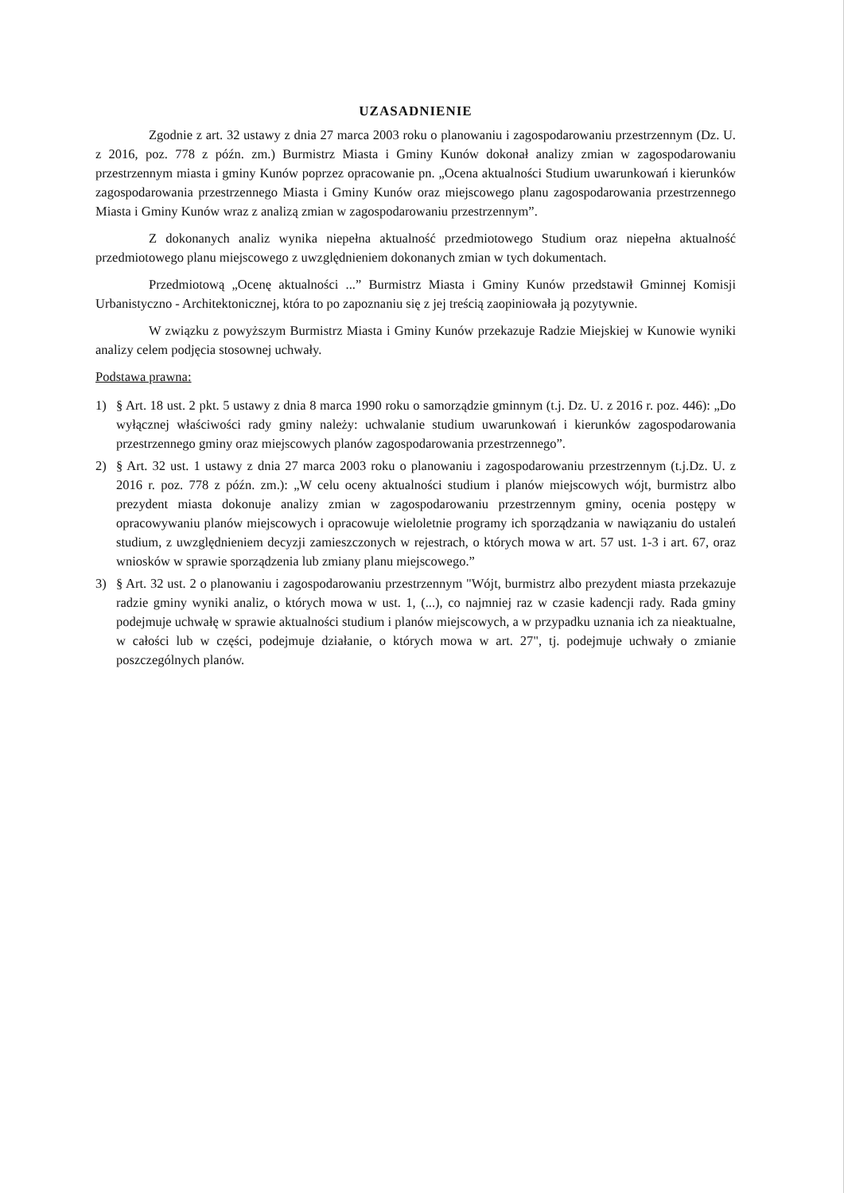UZASADNIENIE
Zgodnie z art. 32 ustawy z dnia 27 marca 2003 roku o planowaniu i zagospodarowaniu przestrzennym (Dz. U. z 2016, poz. 778 z późn. zm.) Burmistrz Miasta i Gminy Kunów dokonał analizy zmian w zagospodarowaniu przestrzennym miasta i gminy Kunów poprzez opracowanie pn. „Ocena aktualności Studium uwarunkowań i kierunków zagospodarowania przestrzennego Miasta i Gminy Kunów oraz miejscowego planu zagospodarowania przestrzennego Miasta i Gminy Kunów wraz z analizą zmian w zagospodarowaniu przestrzennym”.
Z dokonanych analiz wynika niepełna aktualność przedmiotowego Studium oraz niepełna aktualność przedmiotowego planu miejscowego z uwzględnieniem dokonanych zmian w tych dokumentach.
Przedmiotową „Ocenę aktualności ...” Burmistrz Miasta i Gminy Kunów przedstawił Gminnej Komisji Urbanistyczno - Architektonicznej, która to po zapoznaniu się z jej treścią zaopiniowała ją pozytywnie.
W związku z powyższym Burmistrz Miasta i Gminy Kunów przekazuje Radzie Miejskiej w Kunowie wyniki analizy celem podjęcia stosownej uchwały.
Podstawa prawna:
1) § Art. 18 ust. 2 pkt. 5 ustawy z dnia 8 marca 1990 roku o samorządzie gminnym (t.j. Dz. U. z 2016 r. poz. 446): „Do wyłącznej właściwości rady gminy należy: uchwalanie studium uwarunkowań i kierunków zagospodarowania przestrzennego gminy oraz miejscowych planów zagospodarowania przestrzennego”.
2) § Art. 32 ust. 1 ustawy z dnia 27 marca 2003 roku o planowaniu i zagospodarowaniu przestrzennym (t.j.Dz. U. z 2016 r. poz. 778 z późn. zm.): „W celu oceny aktualności studium i planów miejscowych wójt, burmistrz albo prezydent miasta dokonuje analizy zmian w zagospodarowaniu przestrzennym gminy, ocenia postępy w opracowywaniu planów miejscowych i opracowuje wieloletnie programy ich sporządzania w nawiązaniu do ustaleń studium, z uwzględnieniem decyzji zamieszczonych w rejestrach, o których mowa w art. 57 ust. 1-3 i art. 67, oraz wniosków w sprawie sporządzenia lub zmiany planu miejscowego.”
3) § Art. 32 ust. 2 o planowaniu i zagospodarowaniu przestrzennym "Wójt, burmistrz albo prezydent miasta przekazuje radzie gminy wyniki analiz, o których mowa w ust. 1, (...), co najmniej raz w czasie kadencji rady. Rada gminy podejmuje uchwałę w sprawie aktualności studium i planów miejscowych, a w przypadku uznania ich za nieaktualne, w całości lub w części, podejmuje działanie, o których mowa w art. 27", tj. podejmuje uchwały o zmianie poszczególnych planów.